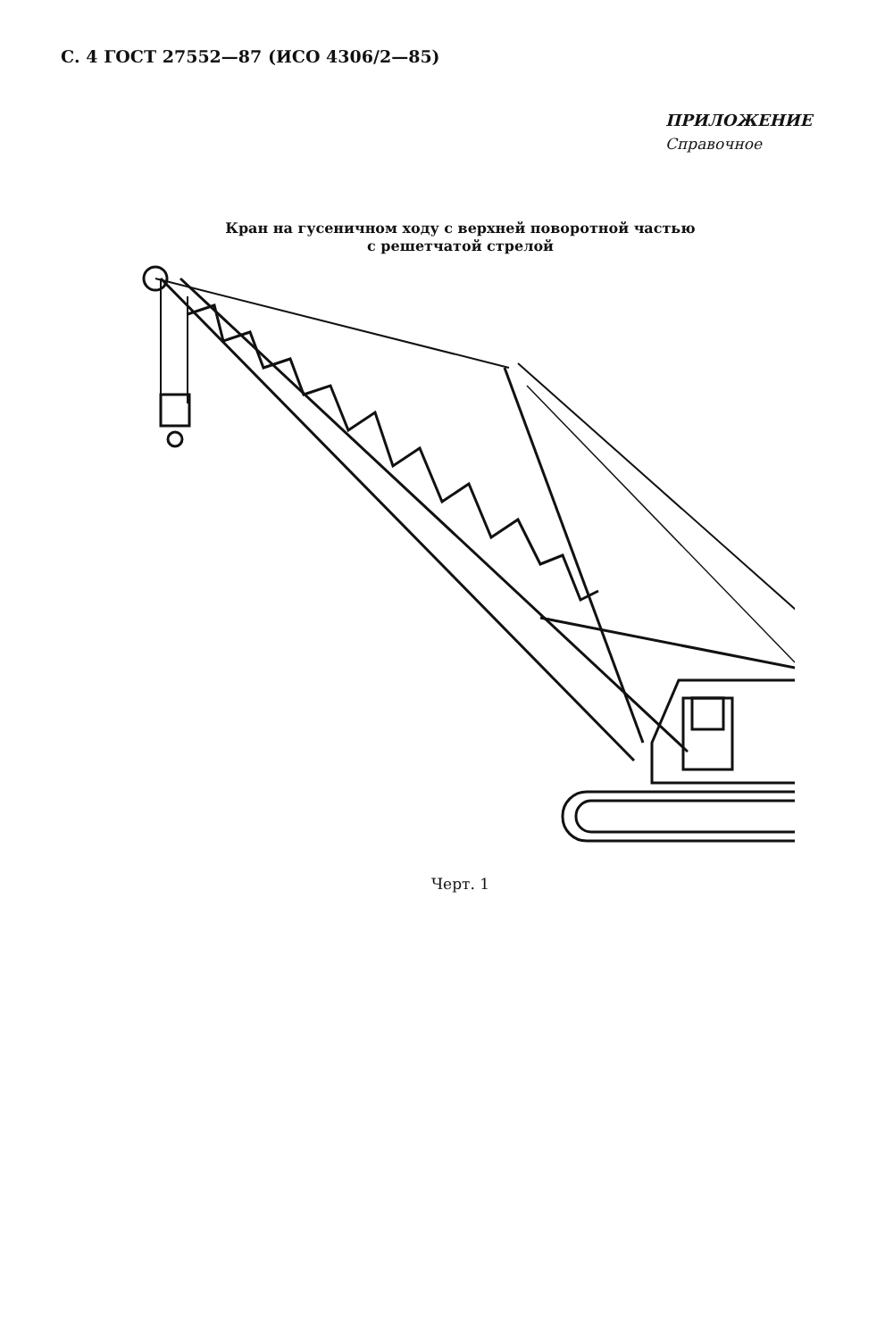С. 4 ГОСТ 27552—87 (ИСО 4306/2—85)
ПРИЛОЖЕНИЕ
Справочное
Кран на гусеничном ходу с верхней поворотной частью
с решетчатой стрелой
Черт. 1